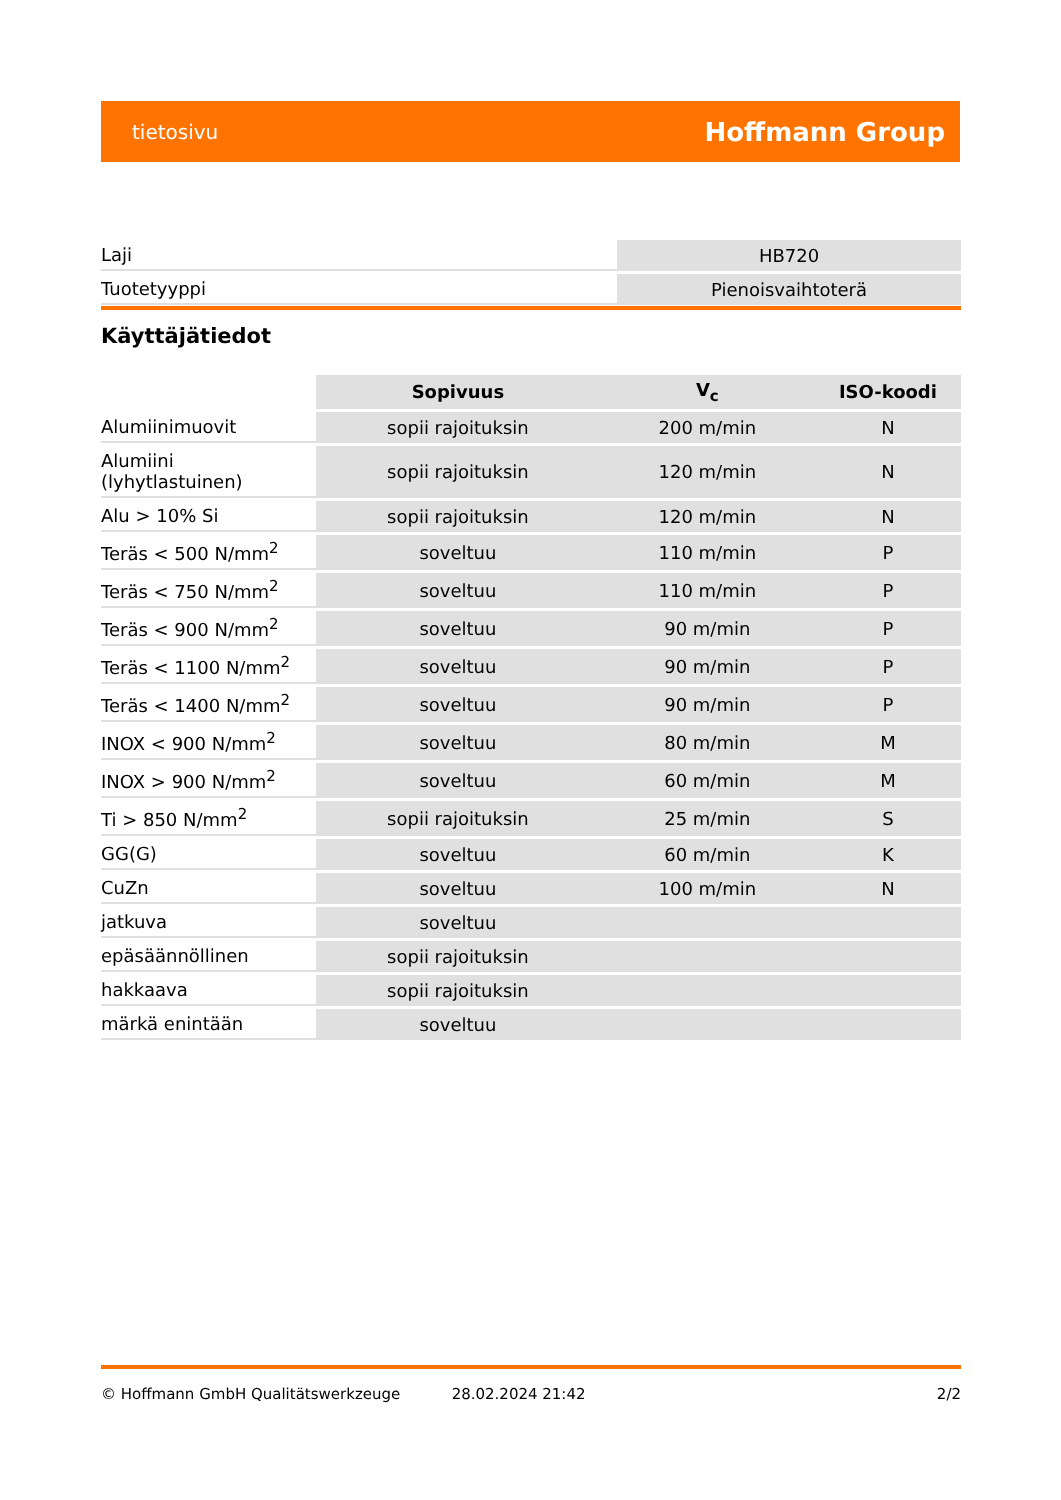tietosivu Hoffmann Group
| Laji | HB720 |
| Tuotetyyppi | Pienoisvaihtoterä |
Käyttäjätiedot
| | Sopivuus | V<sub>c</sub> | ISO-koodi |
| --- | --- | --- | --- |
| Alumiinimuovit | sopii rajoituksin | 200 m/min | N |
| Alumiini (lyhytlastuinen) | sopii rajoituksin | 120 m/min | N |
| Alu > 10% Si | sopii rajoituksin | 120 m/min | N |
| Teräs < 500 N/mm<sup>2</sup> | soveltuu | 110 m/min | P |
| Teräs < 750 N/mm<sup>2</sup> | soveltuu | 110 m/min | P |
| Teräs < 900 N/mm<sup>2</sup> | soveltuu | 90 m/min | P |
| Teräs < 1100 N/mm<sup>2</sup> | soveltuu | 90 m/min | P |
| Teräs < 1400 N/mm<sup>2</sup> | soveltuu | 90 m/min | P |
| INOX < 900 N/mm<sup>2</sup> | soveltuu | 80 m/min | M |
| INOX > 900 N/mm<sup>2</sup> | soveltuu | 60 m/min | M |
| Ti > 850 N/mm<sup>2</sup> | sopii rajoituksin | 25 m/min | S |
| GG(G) | soveltuu | 60 m/min | K |
| CuZn | soveltuu | 100 m/min | N |
| jatkuva | soveltuu | | |
| epäsäännöllinen | sopii rajoituksin | | |
| hakkaava | sopii rajoituksin | | |
| märkä enintään | soveltuu | | |
© Hoffmann GmbH Qualitätswerkzeuge 28.02.2024 21:42 2/2